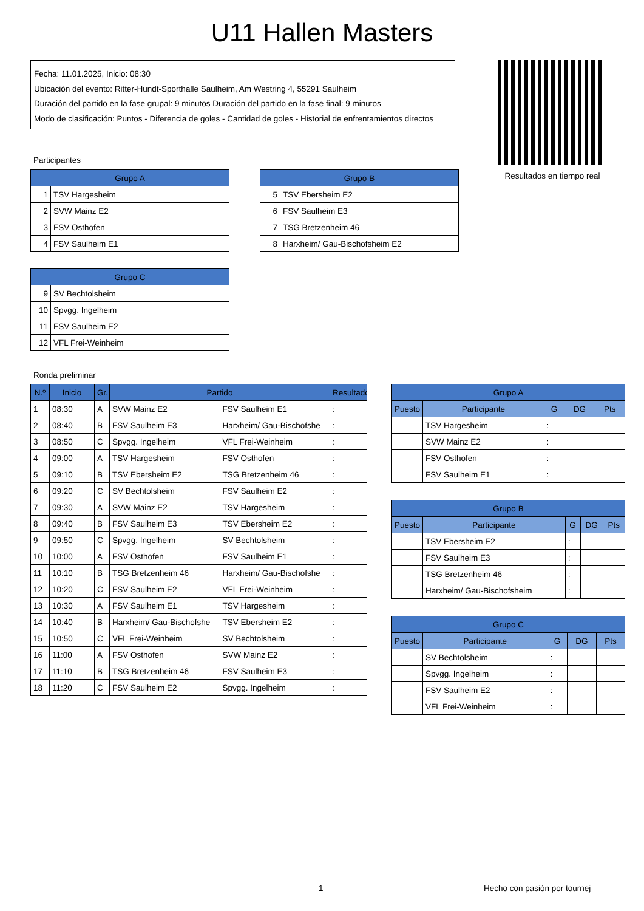U11 Hallen Masters
Fecha: 11.01.2025, Inicio: 08:30
Ubicación del evento: Ritter-Hundt-Sporthalle Saulheim, Am Westring 4, 55291 Saulheim
Duración del partido en la fase grupal: 9 minutos Duración del partido en la fase final: 9 minutos
Modo de clasificación: Puntos - Diferencia de goles - Cantidad de goles - Historial de enfrentamientos directos
Resultados en tiempo real
Participantes
| Grupo A | |
| --- | --- |
| 1 | TSV Hargesheim |
| 2 | SVW Mainz E2 |
| 3 | FSV Osthofen |
| 4 | FSV Saulheim E1 |
| Grupo B | |
| --- | --- |
| 5 | TSV Ebersheim E2 |
| 6 | FSV Saulheim E3 |
| 7 | TSG Bretzenheim 46 |
| 8 | Harxheim/ Gau-Bischofsheim E2 |
| Grupo C | |
| --- | --- |
| 9 | SV Bechtolsheim |
| 10 | Spvgg. Ingelheim |
| 11 | FSV Saulheim E2 |
| 12 | VFL Frei-Weinheim |
Ronda preliminar
| N.º | Inicio | Gr. | Partido | | Resultado |
| --- | --- | --- | --- | --- | --- |
| 1 | 08:30 | A | SVW Mainz E2 | FSV Saulheim E1 | : |
| 2 | 08:40 | B | FSV Saulheim E3 | Harxheim/ Gau-Bischofshe | : |
| 3 | 08:50 | C | Spvgg. Ingelheim | VFL Frei-Weinheim | : |
| 4 | 09:00 | A | TSV Hargesheim | FSV Osthofen | : |
| 5 | 09:10 | B | TSV Ebersheim E2 | TSG Bretzenheim 46 | : |
| 6 | 09:20 | C | SV Bechtolsheim | FSV Saulheim E2 | : |
| 7 | 09:30 | A | SVW Mainz E2 | TSV Hargesheim | : |
| 8 | 09:40 | B | FSV Saulheim E3 | TSV Ebersheim E2 | : |
| 9 | 09:50 | C | Spvgg. Ingelheim | SV Bechtolsheim | : |
| 10 | 10:00 | A | FSV Osthofen | FSV Saulheim E1 | : |
| 11 | 10:10 | B | TSG Bretzenheim 46 | Harxheim/ Gau-Bischofshe | : |
| 12 | 10:20 | C | FSV Saulheim E2 | VFL Frei-Weinheim | : |
| 13 | 10:30 | A | FSV Saulheim E1 | TSV Hargesheim | : |
| 14 | 10:40 | B | Harxheim/ Gau-Bischofshe | TSV Ebersheim E2 | : |
| 15 | 10:50 | C | VFL Frei-Weinheim | SV Bechtolsheim | : |
| 16 | 11:00 | A | FSV Osthofen | SVW Mainz E2 | : |
| 17 | 11:10 | B | TSG Bretzenheim 46 | FSV Saulheim E3 | : |
| 18 | 11:20 | C | FSV Saulheim E2 | Spvgg. Ingelheim | : |
| Grupo A | | | | |
| --- | --- | --- | --- | --- |
| Puesto | Participante | G | DG | Pts |
| | TSV Hargesheim | : | | |
| | SVW Mainz E2 | : | | |
| | FSV Osthofen | : | | |
| | FSV Saulheim E1 | : | | |
| Grupo B | | | | |
| --- | --- | --- | --- | --- |
| Puesto | Participante | G | DG | Pts |
| | TSV Ebersheim E2 | : | | |
| | FSV Saulheim E3 | : | | |
| | TSG Bretzenheim 46 | : | | |
| | Harxheim/ Gau-Bischofsheim | : | | |
| Grupo C | | | | |
| --- | --- | --- | --- | --- |
| Puesto | Participante | G | DG | Pts |
| | SV Bechtolsheim | : | | |
| | Spvgg. Ingelheim | : | | |
| | FSV Saulheim E2 | : | | |
| | VFL Frei-Weinheim | : | | |
1 Hecho con pasión por tournej